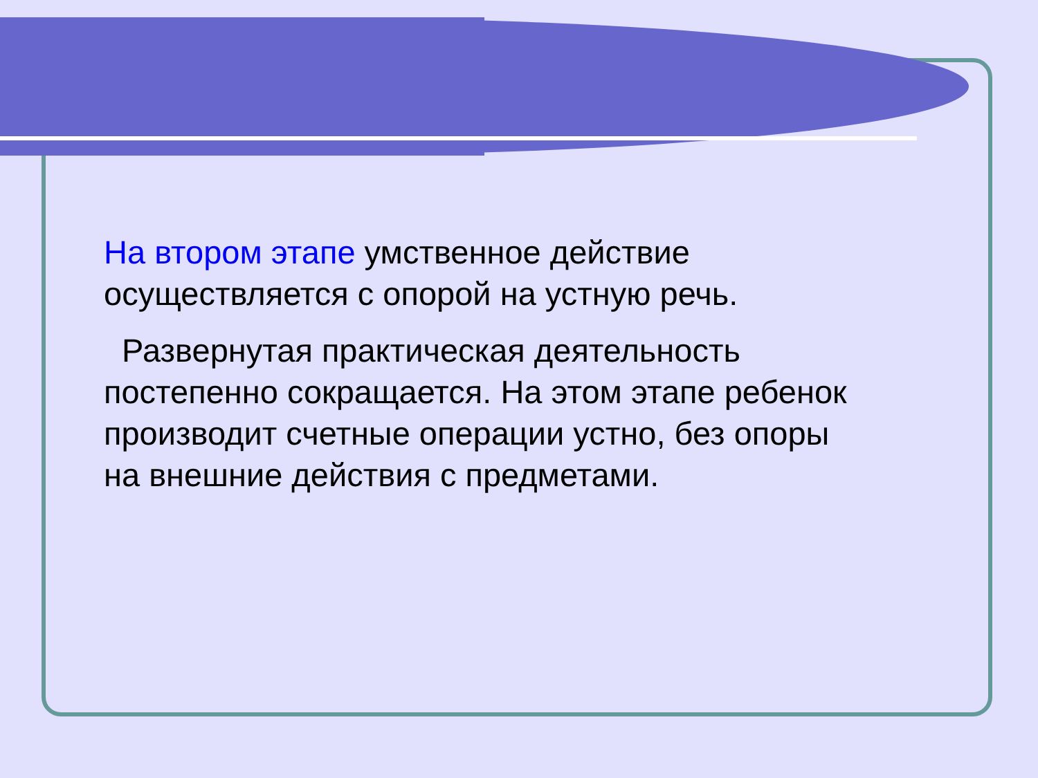На втором этапе умственное действие осуществляется с опорой на устную речь.
Развернутая практическая деятельность постепенно сокращается. На этом этапе ребенок производит счетные операции устно, без опоры на внешние действия с предметами.